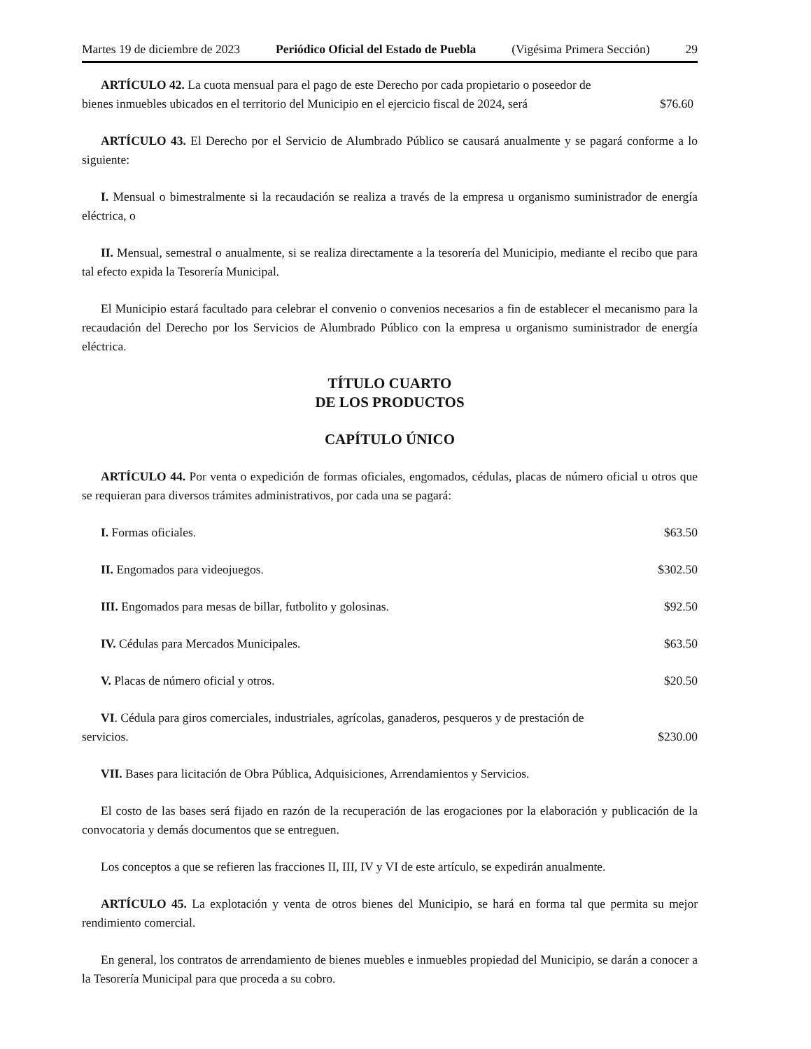Martes 19 de diciembre de 2023 Periódico Oficial del Estado de Puebla (Vigésima Primera Sección) 29
ARTÍCULO 42. La cuota mensual para el pago de este Derecho por cada propietario o poseedor de
bienes inmuebles ubicados en el territorio del Municipio en el ejercicio fiscal de 2024, será $76.60
ARTÍCULO 43. El Derecho por el Servicio de Alumbrado Público se causará anualmente y se pagará conforme a lo siguiente:
I. Mensual o bimestralmente si la recaudación se realiza a través de la empresa u organismo suministrador de energía eléctrica, o
II. Mensual, semestral o anualmente, si se realiza directamente a la tesorería del Municipio, mediante el recibo que para tal efecto expida la Tesorería Municipal.
El Municipio estará facultado para celebrar el convenio o convenios necesarios a fin de establecer el mecanismo para la recaudación del Derecho por los Servicios de Alumbrado Público con la empresa u organismo suministrador de energía eléctrica.
TÍTULO CUARTO
DE LOS PRODUCTOS
CAPÍTULO ÚNICO
ARTÍCULO 44. Por venta o expedición de formas oficiales, engomados, cédulas, placas de número oficial u otros que se requieran para diversos trámites administrativos, por cada una se pagará:
I. Formas oficiales. $63.50
II. Engomados para videojuegos. $302.50
III. Engomados para mesas de billar, futbolito y golosinas. $92.50
IV. Cédulas para Mercados Municipales. $63.50
V. Placas de número oficial y otros. $20.50
VI. Cédula para giros comerciales, industriales, agrícolas, ganaderos, pesqueros y de prestación de
servicios. $230.00
VII. Bases para licitación de Obra Pública, Adquisiciones, Arrendamientos y Servicios.
El costo de las bases será fijado en razón de la recuperación de las erogaciones por la elaboración y publicación de la convocatoria y demás documentos que se entreguen.
Los conceptos a que se refieren las fracciones II, III, IV y VI de este artículo, se expedirán anualmente.
ARTÍCULO 45. La explotación y venta de otros bienes del Municipio, se hará en forma tal que permita su mejor rendimiento comercial.
En general, los contratos de arrendamiento de bienes muebles e inmuebles propiedad del Municipio, se darán a conocer a la Tesorería Municipal para que proceda a su cobro.